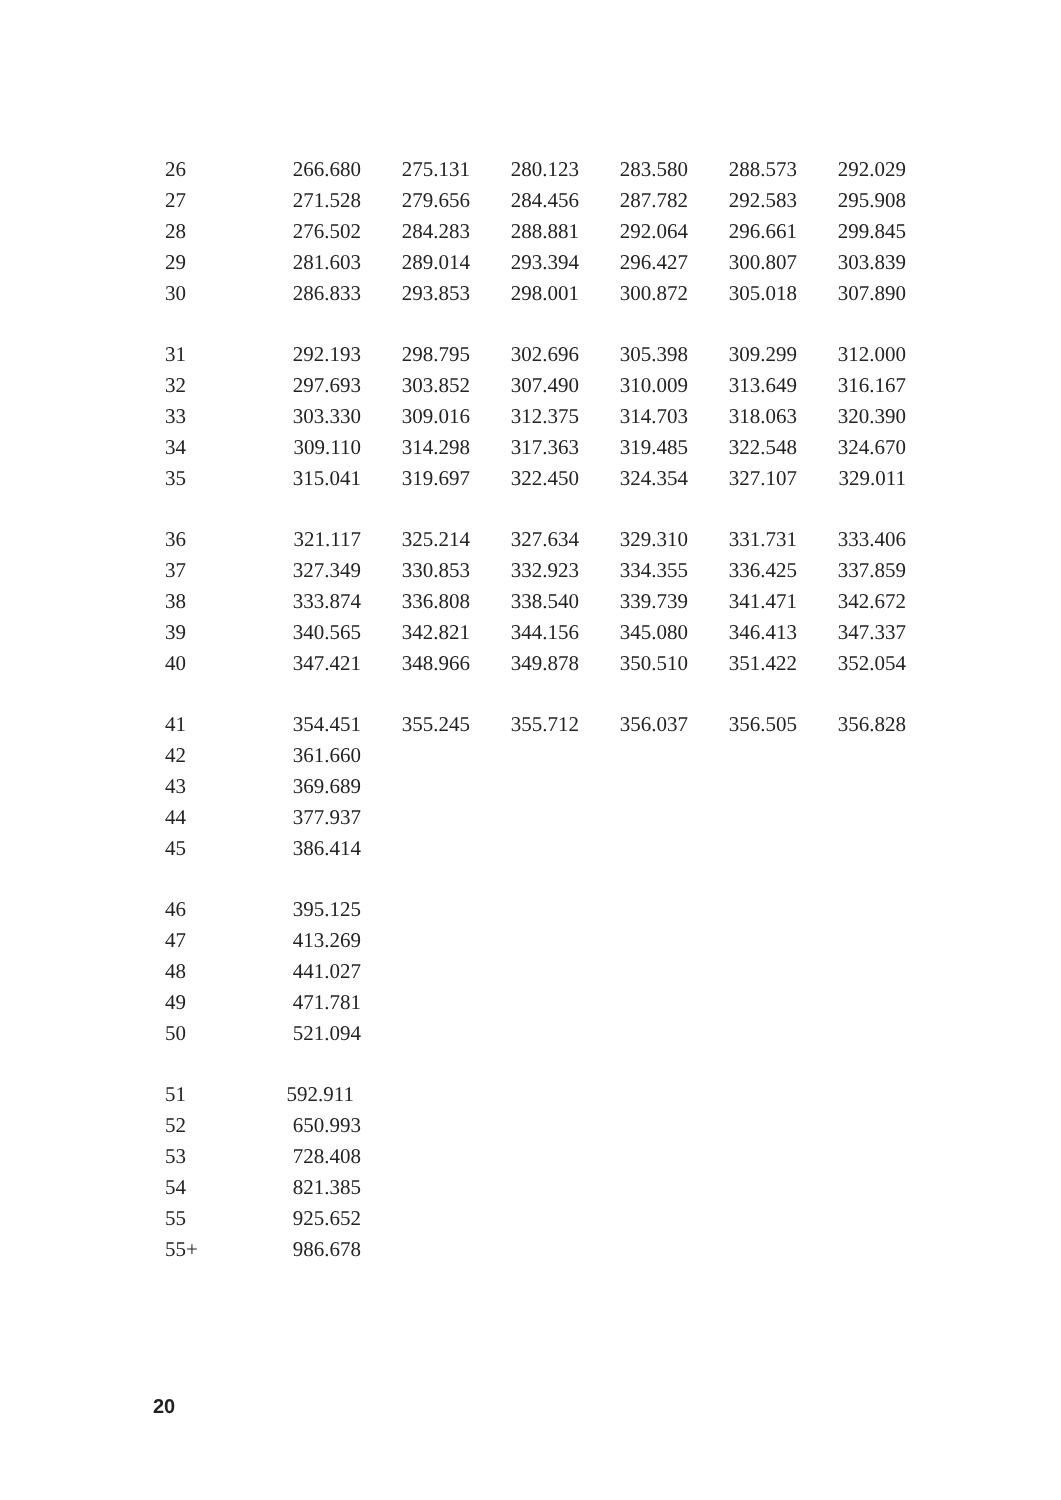| 26 | 266.680 | 275.131 | 280.123 | 283.580 | 288.573 | 292.029 |
| 27 | 271.528 | 279.656 | 284.456 | 287.782 | 292.583 | 295.908 |
| 28 | 276.502 | 284.283 | 288.881 | 292.064 | 296.661 | 299.845 |
| 29 | 281.603 | 289.014 | 293.394 | 296.427 | 300.807 | 303.839 |
| 30 | 286.833 | 293.853 | 298.001 | 300.872 | 305.018 | 307.890 |
| 31 | 292.193 | 298.795 | 302.696 | 305.398 | 309.299 | 312.000 |
| 32 | 297.693 | 303.852 | 307.490 | 310.009 | 313.649 | 316.167 |
| 33 | 303.330 | 309.016 | 312.375 | 314.703 | 318.063 | 320.390 |
| 34 | 309.110 | 314.298 | 317.363 | 319.485 | 322.548 | 324.670 |
| 35 | 315.041 | 319.697 | 322.450 | 324.354 | 327.107 | 329.011 |
| 36 | 321.117 | 325.214 | 327.634 | 329.310 | 331.731 | 333.406 |
| 37 | 327.349 | 330.853 | 332.923 | 334.355 | 336.425 | 337.859 |
| 38 | 333.874 | 336.808 | 338.540 | 339.739 | 341.471 | 342.672 |
| 39 | 340.565 | 342.821 | 344.156 | 345.080 | 346.413 | 347.337 |
| 40 | 347.421 | 348.966 | 349.878 | 350.510 | 351.422 | 352.054 |
| 41 | 354.451 | 355.245 | 355.712 | 356.037 | 356.505 | 356.828 |
| 42 | 361.660 | | | | | |
| 43 | 369.689 | | | | | |
| 44 | 377.937 | | | | | |
| 45 | 386.414 | | | | | |
| 46 | 395.125 | | | | | |
| 47 | 413.269 | | | | | |
| 48 | 441.027 | | | | | |
| 49 | 471.781 | | | | | |
| 50 | 521.094 | | | | | |
| 51 | 592.911 | | | | | |
| 52 | 650.993 | | | | | |
| 53 | 728.408 | | | | | |
| 54 | 821.385 | | | | | |
| 55 | 925.652 | | | | | |
| 55+ | 986.678 | | | | | |
20